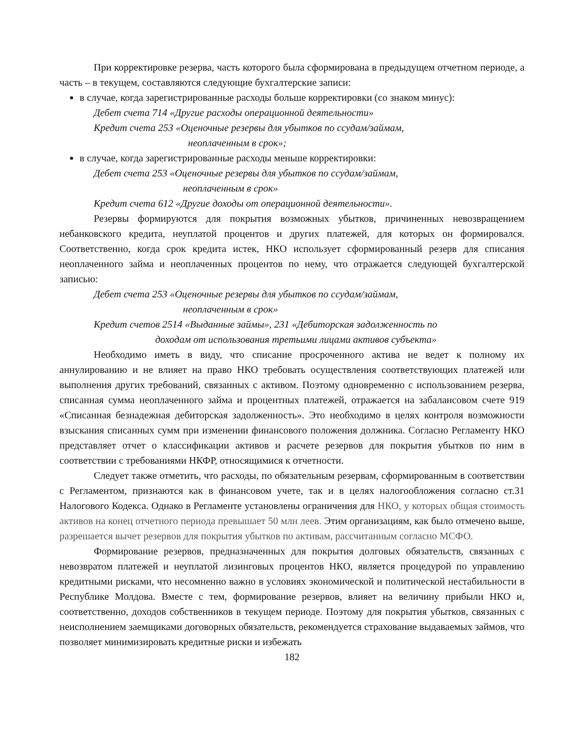При корректировке резерва, часть которого была сформирована в предыдущем отчетном периоде, а часть – в текущем, составляются следующие бухгалтерские записи:
в случае, когда зарегистрированные расходы больше корректировки (со знаком минус):
Дебет счета 714 «Другие расходы операционной деятельности»
Кредит счета 253 «Оценочные резервы для убытков по ссудам/займам,
неоплаченным в срок»;
в случае, когда зарегистрированные расходы меньше корректировки:
Дебет счета 253 «Оценочные резервы для убытков по ссудам/займам,
неоплаченным в срок»
Кредит счета 612 «Другие доходы от операционной деятельности».
Резервы формируются для покрытия возможных убытков, причиненных невозвращением небанковского кредита, неуплатой процентов и других платежей, для которых он формировался. Соответственно, когда срок кредита истек, НКО использует сформированный резерв для списания неоплаченного займа и неоплаченных процентов по нему, что отражается следующей бухгалтерской записью:
Дебет счета 253 «Оценочные резервы для убытков по ссудам/займам,
неоплаченным в срок»
Кредит счетов 2514 «Выданные займы», 231 «Дебиторская задолженность по
доходам от использования третьими лицами активов субъекта»
Необходимо иметь в виду, что списание просроченного актива не ведет к полному их аннулированию и не влияет на право НКО требовать осуществления соответствующих платежей или выполнения других требований, связанных с активом. Поэтому одновременно с использованием резерва, списанная сумма неоплаченного займа и процентных платежей, отражается на забалансовом счете 919 «Списанная безнадежная дебиторская задолженность». Это необходимо в целях контроля возможности взыскания списанных сумм при изменении финансового положения должника. Согласно Регламенту НКО представляет отчет о классификации активов и расчете резервов для покрытия убытков по ним в соответствии с требованиями НКФР, относящимися к отчетности.
Следует также отметить, что расходы, по обязательным резервам, сформированным в соответствии с Регламентом, признаются как в финансовом учете, так и в целях налогообложения согласно ст.31 Налогового Кодекса. Однако в Регламенте установлены ограничения для НКО, у которых общая стоимость активов на конец отчетного периода превышает 50 млн леев. Этим организациям, как было отмечено выше, разрешается вычет резервов для покрытия убытков по активам, рассчитанным согласно МСФО.
Формирование резервов, предназначенных для покрытия долговых обязательств, связанных с невозвратом платежей и неуплатой лизинговых процентов НКО, является процедурой по управлению кредитными рисками, что несомненно важно в условиях экономической и политической нестабильности в Республике Молдова. Вместе с тем, формирование резервов, влияет на величину прибыли НКО и, соответственно, доходов собственников в текущем периоде. Поэтому для покрытия убытков, связанных с неисполнением заемщиками договорных обязательств, рекомендуется страхование выдаваемых займов, что позволяет минимизировать кредитные риски и избежать
182